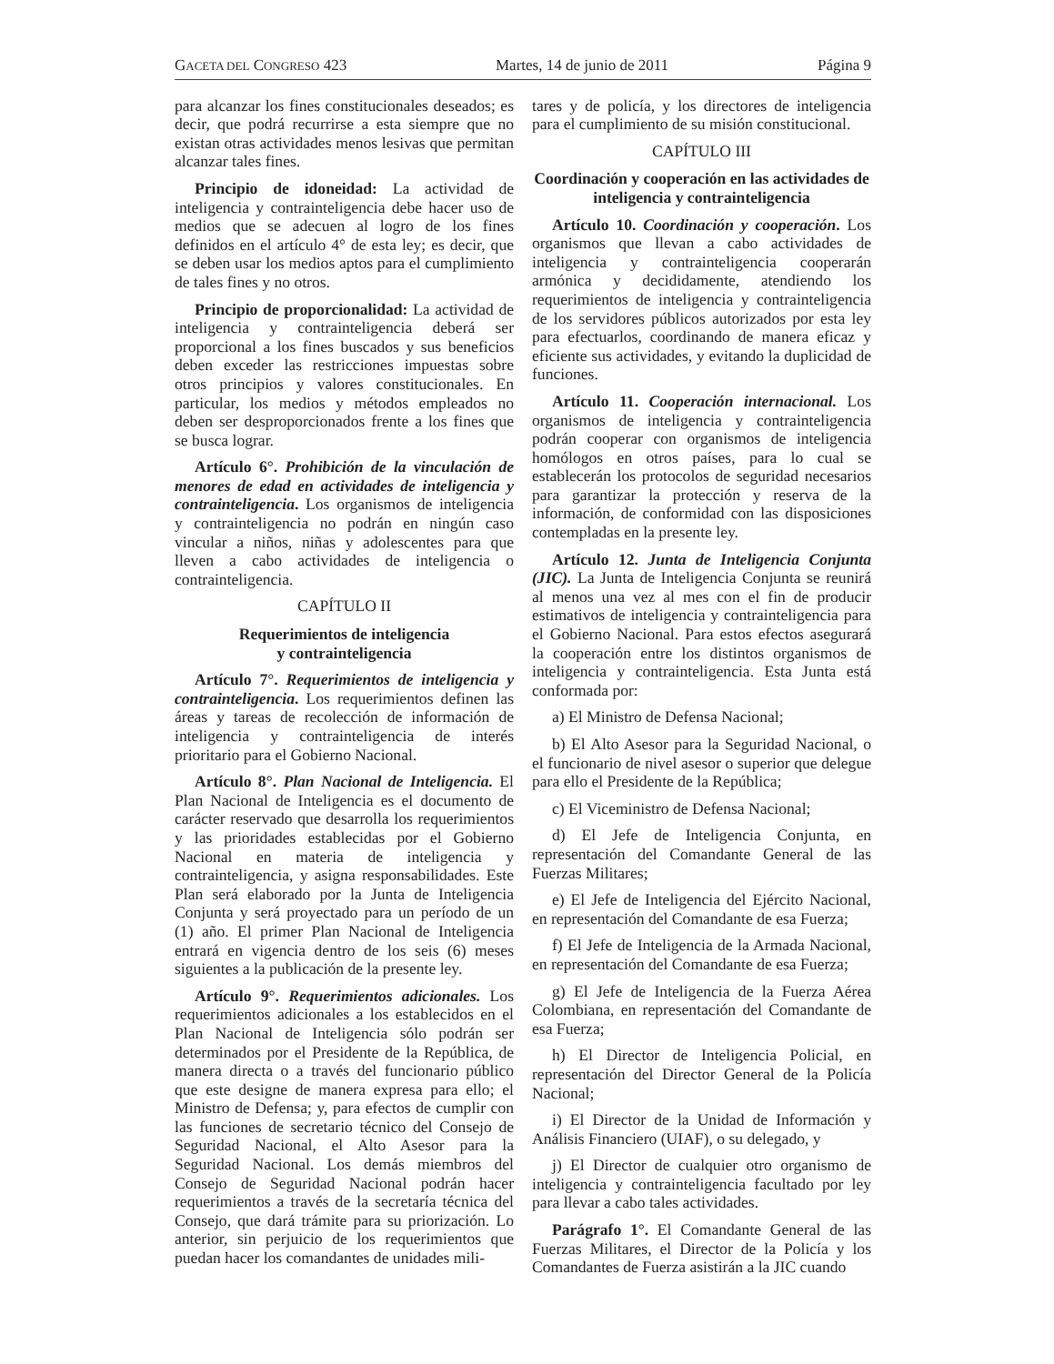GACETA DEL CONGRESO 423 Martes, 14 de junio de 2011 Página 9
para alcanzar los fines constitucionales deseados; es decir, que podrá recurrirse a esta siempre que no existan otras actividades menos lesivas que permitan alcanzar tales fines.
Principio de idoneidad: La actividad de inteligencia y contrainteligencia debe hacer uso de medios que se adecuen al logro de los fines definidos en el artículo 4° de esta ley; es decir, que se deben usar los medios aptos para el cumplimiento de tales fines y no otros.
Principio de proporcionalidad: La actividad de inteligencia y contrainteligencia deberá ser proporcional a los fines buscados y sus beneficios deben exceder las restricciones impuestas sobre otros principios y valores constitucionales. En particular, los medios y métodos empleados no deben ser desproporcionados frente a los fines que se busca lograr.
Artículo 6°. Prohibición de la vinculación de menores de edad en actividades de inteligencia y contrainteligencia. Los organismos de inteligencia y contrainteligencia no podrán en ningún caso vincular a niños, niñas y adolescentes para que lleven a cabo actividades de inteligencia o contrainteligencia.
CAPÍTULO II
Requerimientos de inteligencia
y contrainteligencia
Artículo 7°. Requerimientos de inteligencia y contrainteligencia. Los requerimientos definen las áreas y tareas de recolección de información de inteligencia y contrainteligencia de interés prioritario para el Gobierno Nacional.
Artículo 8°. Plan Nacional de Inteligencia. El Plan Nacional de Inteligencia es el documento de carácter reservado que desarrolla los requerimientos y las prioridades establecidas por el Gobierno Nacional en materia de inteligencia y contrainteligencia, y asigna responsabilidades. Este Plan será elaborado por la Junta de Inteligencia Conjunta y será proyectado para un período de un (1) año. El primer Plan Nacional de Inteligencia entrará en vigencia dentro de los seis (6) meses siguientes a la publicación de la presente ley.
Artículo 9°. Requerimientos adicionales. Los requerimientos adicionales a los establecidos en el Plan Nacional de Inteligencia sólo podrán ser determinados por el Presidente de la República, de manera directa o a través del funcionario público que este designe de manera expresa para ello; el Ministro de Defensa; y, para efectos de cumplir con las funciones de secretario técnico del Consejo de Seguridad Nacional, el Alto Asesor para la Seguridad Nacional. Los demás miembros del Consejo de Seguridad Nacional podrán hacer requerimientos a través de la secretaría técnica del Consejo, que dará trámite para su priorización. Lo anterior, sin perjuicio de los requerimientos que puedan hacer los comandantes de unidades mili-
tares y de policía, y los directores de inteligencia para el cumplimiento de su misión constitucional.
CAPÍTULO III
Coordinación y cooperación en las actividades de inteligencia y contrainteligencia
Artículo 10. Coordinación y cooperación. Los organismos que llevan a cabo actividades de inteligencia y contrainteligencia cooperarán armónica y decididamente, atendiendo los requerimientos de inteligencia y contrainteligencia de los servidores públicos autorizados por esta ley para efectuarlos, coordinando de manera eficaz y eficiente sus actividades, y evitando la duplicidad de funciones.
Artículo 11. Cooperación internacional. Los organismos de inteligencia y contrainteligencia podrán cooperar con organismos de inteligencia homólogos en otros países, para lo cual se establecerán los protocolos de seguridad necesarios para garantizar la protección y reserva de la información, de conformidad con las disposiciones contempladas en la presente ley.
Artículo 12. Junta de Inteligencia Conjunta (JIC). La Junta de Inteligencia Conjunta se reunirá al menos una vez al mes con el fin de producir estimativos de inteligencia y contrainteligencia para el Gobierno Nacional. Para estos efectos asegurará la cooperación entre los distintos organismos de inteligencia y contrainteligencia. Esta Junta está conformada por:
a) El Ministro de Defensa Nacional;
b) El Alto Asesor para la Seguridad Nacional, o el funcionario de nivel asesor o superior que delegue para ello el Presidente de la República;
c) El Viceministro de Defensa Nacional;
d) El Jefe de Inteligencia Conjunta, en representación del Comandante General de las Fuerzas Militares;
e) El Jefe de Inteligencia del Ejército Nacional, en representación del Comandante de esa Fuerza;
f) El Jefe de Inteligencia de la Armada Nacional, en representación del Comandante de esa Fuerza;
g) El Jefe de Inteligencia de la Fuerza Aérea Colombiana, en representación del Comandante de esa Fuerza;
h) El Director de Inteligencia Policial, en representación del Director General de la Policía Nacional;
i) El Director de la Unidad de Información y Análisis Financiero (UIAF), o su delegado, y
j) El Director de cualquier otro organismo de inteligencia y contrainteligencia facultado por ley para llevar a cabo tales actividades.
Parágrafo 1°. El Comandante General de las Fuerzas Militares, el Director de la Policía y los Comandantes de Fuerza asistirán a la JIC cuando